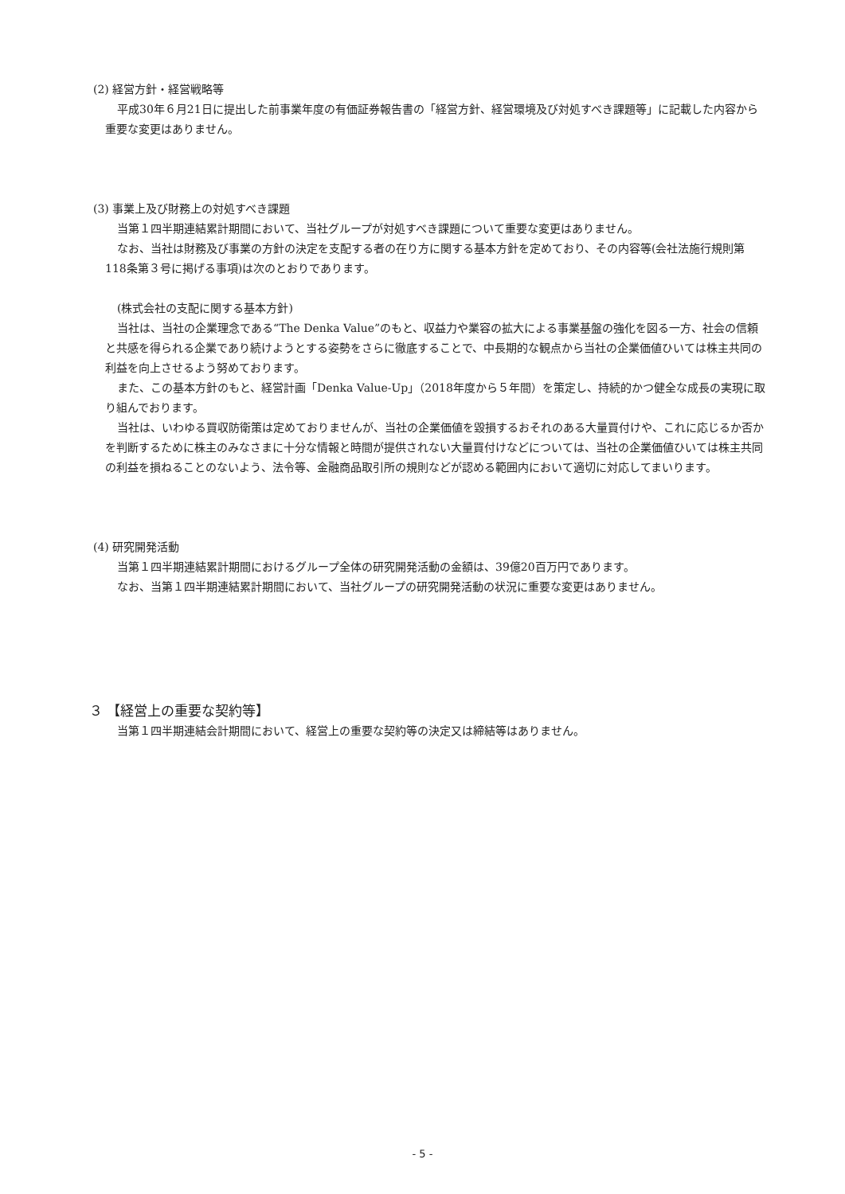(2) 経営方針・経営戦略等
平成30年６月21日に提出した前事業年度の有価証券報告書の「経営方針、経営環境及び対処すべき課題等」に記載した内容から重要な変更はありません。
(3) 事業上及び財務上の対処すべき課題
当第１四半期連結累計期間において、当社グループが対処すべき課題について重要な変更はありません。
なお、当社は財務及び事業の方針の決定を支配する者の在り方に関する基本方針を定めており、その内容等(会社法施行規則第118条第３号に掲げる事項)は次のとおりであります。
(株式会社の支配に関する基本方針)
当社は、当社の企業理念である“The Denka Value”のもと、収益力や業容の拡大による事業基盤の強化を図る一方、社会の信頼と共感を得られる企業であり続けようとする姿勢をさらに徹底することで、中長期的な観点から当社の企業価値ひいては株主共同の利益を向上させるよう努めております。
また、この基本方針のもと、経営計画「Denka Value-Up」（2018年度から５年間）を策定し、持続的かつ健全な成長の実現に取り組んでおります。
当社は、いわゆる買収防衛策は定めておりませんが、当社の企業価値を毀損するおそれのある大量買付けや、これに応じるか否かを判断するために株主のみなさまに十分な情報と時間が提供されない大量買付けなどについては、当社の企業価値ひいては株主共同の利益を損ねることのないよう、法令等、金融商品取引所の規則などが認める範囲内において適切に対応してまいります。
(4) 研究開発活動
当第１四半期連結累計期間におけるグループ全体の研究開発活動の金額は、39億20百万円であります。
なお、当第１四半期連結累計期間において、当社グループの研究開発活動の状況に重要な変更はありません。
３ 【経営上の重要な契約等】
当第１四半期連結会計期間において、経営上の重要な契約等の決定又は締結等はありません。
- 5 -